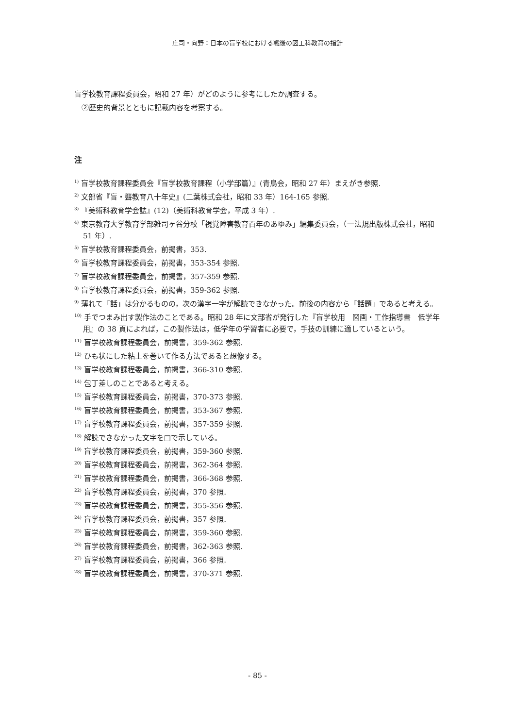庄司・向野：日本の盲学校における戦後の図工科教育の指針
盲学校教育課程委員会，昭和 27 年）がどのように参考にしたか調査する。
　②歴史的背景とともに記載内容を考察する。
注
<sup>1)</sup> 盲学校教育課程委員会『盲学校教育課程（小学部篇）』(青鳥会，昭和 27 年）まえがき参照.
<sup>2)</sup> 文部省『盲・聾教育八十年史』(二葉株式会社，昭和 33 年）164-165 参照.
<sup>3)</sup> 『美術科教育学会誌』(12)（美術科教育学会，平成 3 年）.
<sup>4)</sup> 東京教育大学教育学部雑司ヶ谷分校「視覚障害教育百年のあゆみ」編集委員会，（一法規出版株式会社，昭和 51 年）.
<sup>5)</sup> 盲学校教育課程委員会，前掲書，353.
<sup>6)</sup> 盲学校教育課程委員会，前掲書，353-354 参照.
<sup>7)</sup> 盲学校教育課程委員会，前掲書，357-359 参照.
<sup>8)</sup> 盲学校教育課程委員会，前掲書，359-362 参照.
<sup>9)</sup> 薄れて「話」は分かるものの，次の漢字一字が解読できなかった。前後の内容から「話題」であると考える。
<sup>10)</sup> 手でつまみ出す製作法のことである。昭和 28 年に文部省が発行した『盲学校用　図画・工作指導書　低学年用』の 38 頁によれば，この製作法は，低学年の学習者に必要で，手技の訓練に適しているという。
<sup>11)</sup> 盲学校教育課程委員会，前掲書，359-362 参照.
<sup>12)</sup> ひも状にした粘土を巻いて作る方法であると想像する。
<sup>13)</sup> 盲学校教育課程委員会，前掲書，366-310 参照.
<sup>14)</sup> 包丁差しのことであると考える。
<sup>15)</sup> 盲学校教育課程委員会，前掲書，370-373 参照.
<sup>16)</sup> 盲学校教育課程委員会，前掲書，353-367 参照.
<sup>17)</sup> 盲学校教育課程委員会，前掲書，357-359 参照.
<sup>18)</sup> 解読できなかった文字を□で示している。
<sup>19)</sup> 盲学校教育課程委員会，前掲書，359-360 参照.
<sup>20)</sup> 盲学校教育課程委員会，前掲書，362-364 参照.
<sup>21)</sup> 盲学校教育課程委員会，前掲書，366-368 参照.
<sup>22)</sup> 盲学校教育課程委員会，前掲書，370 参照.
<sup>23)</sup> 盲学校教育課程委員会，前掲書，355-356 参照.
<sup>24)</sup> 盲学校教育課程委員会，前掲書，357 参照.
<sup>25)</sup> 盲学校教育課程委員会，前掲書，359-360 参照.
<sup>26)</sup> 盲学校教育課程委員会，前掲書，362-363 参照.
<sup>27)</sup> 盲学校教育課程委員会，前掲書，366 参照.
<sup>28)</sup> 盲学校教育課程委員会，前掲書，370-371 参照.
- 85 -